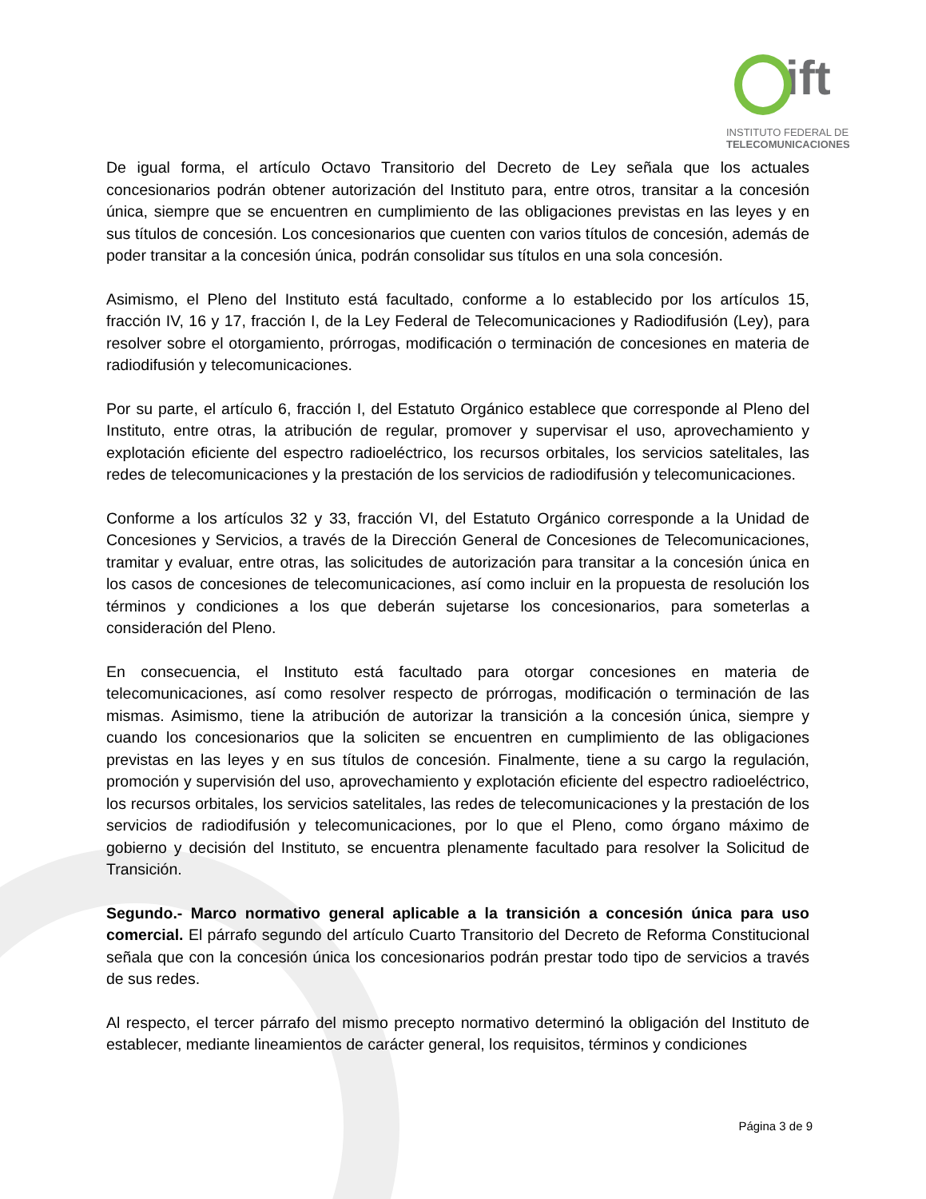ift
INSTITUTO FEDERAL DE
TELECOMUNICACIONES
De igual forma, el artículo Octavo Transitorio del Decreto de Ley señala que los actuales concesionarios podrán obtener autorización del Instituto para, entre otros, transitar a la concesión única, siempre que se encuentren en cumplimiento de las obligaciones previstas en las leyes y en sus títulos de concesión. Los concesionarios que cuenten con varios títulos de concesión, además de poder transitar a la concesión única, podrán consolidar sus títulos en una sola concesión.
Asimismo, el Pleno del Instituto está facultado, conforme a lo establecido por los artículos 15, fracción IV, 16 y 17, fracción I, de la Ley Federal de Telecomunicaciones y Radiodifusión (Ley), para resolver sobre el otorgamiento, prórrogas, modificación o terminación de concesiones en materia de radiodifusión y telecomunicaciones.
Por su parte, el artículo 6, fracción I, del Estatuto Orgánico establece que corresponde al Pleno del Instituto, entre otras, la atribución de regular, promover y supervisar el uso, aprovechamiento y explotación eficiente del espectro radioeléctrico, los recursos orbitales, los servicios satelitales, las redes de telecomunicaciones y la prestación de los servicios de radiodifusión y telecomunicaciones.
Conforme a los artículos 32 y 33, fracción VI, del Estatuto Orgánico corresponde a la Unidad de Concesiones y Servicios, a través de la Dirección General de Concesiones de Telecomunicaciones, tramitar y evaluar, entre otras, las solicitudes de autorización para transitar a la concesión única en los casos de concesiones de telecomunicaciones, así como incluir en la propuesta de resolución los términos y condiciones a los que deberán sujetarse los concesionarios, para someterlas a consideración del Pleno.
En consecuencia, el Instituto está facultado para otorgar concesiones en materia de telecomunicaciones, así como resolver respecto de prórrogas, modificación o terminación de las mismas. Asimismo, tiene la atribución de autorizar la transición a la concesión única, siempre y cuando los concesionarios que la soliciten se encuentren en cumplimiento de las obligaciones previstas en las leyes y en sus títulos de concesión. Finalmente, tiene a su cargo la regulación, promoción y supervisión del uso, aprovechamiento y explotación eficiente del espectro radioeléctrico, los recursos orbitales, los servicios satelitales, las redes de telecomunicaciones y la prestación de los servicios de radiodifusión y telecomunicaciones, por lo que el Pleno, como órgano máximo de gobierno y decisión del Instituto, se encuentra plenamente facultado para resolver la Solicitud de Transición.
Segundo.- Marco normativo general aplicable a la transición a concesión única para uso comercial. El párrafo segundo del artículo Cuarto Transitorio del Decreto de Reforma Constitucional señala que con la concesión única los concesionarios podrán prestar todo tipo de servicios a través de sus redes.
Al respecto, el tercer párrafo del mismo precepto normativo determinó la obligación del Instituto de establecer, mediante lineamientos de carácter general, los requisitos, términos y condiciones
Página 3 de 9